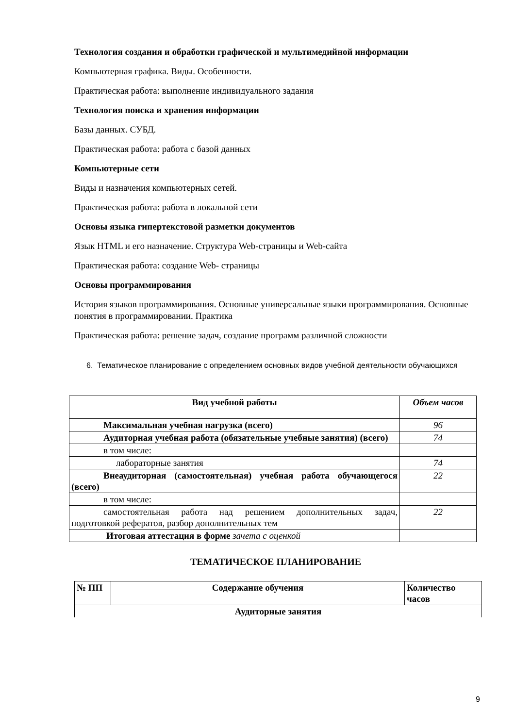Технология создания и обработки графической и мультимедийной информации
Компьютерная графика. Виды. Особенности.
Практическая работа: выполнение индивидуального задания
Технология поиска и хранения информации
Базы данных. СУБД.
Практическая работа: работа с базой данных
Компьютерные сети
Виды и назначения компьютерных сетей.
Практическая работа: работа в локальной сети
Основы языка гипертекстовой разметки документов
Язык HTML и его назначение. Структура Web-страницы и Web-сайта
Практическая работа: создание Web- страницы
Основы программирования
История языков программирования. Основные универсальные языки программирования. Основные понятия в программировании. Практика
Практическая работа: решение задач, создание программ различной сложности
6. Тематическое планирование с определением основных видов учебной деятельности обучающихся
| Вид учебной работы | Объем часов |
| --- | --- |
| Максимальная учебная нагрузка (всего) | 96 |
| Аудиторная учебная работа (обязательные учебные занятия) (всего) | 74 |
| в том числе: | |
| лабораторные занятия | 74 |
| Внеаудиторная (самостоятельная) учебная работа обучающегося (всего) | 22 |
| в том числе: | |
| самостоятельная работа над решением дополнительных задач, подготовкой рефератов, разбор дополнительных тем | 22 |
| Итоговая аттестация в форме зачета с оценкой | |
ТЕМАТИЧЕСКОЕ ПЛАНИРОВАНИЕ
| № ПП | Содержание обучения | Количество часов |
| --- | --- | --- |
| Аудиторные занятия | | |
9